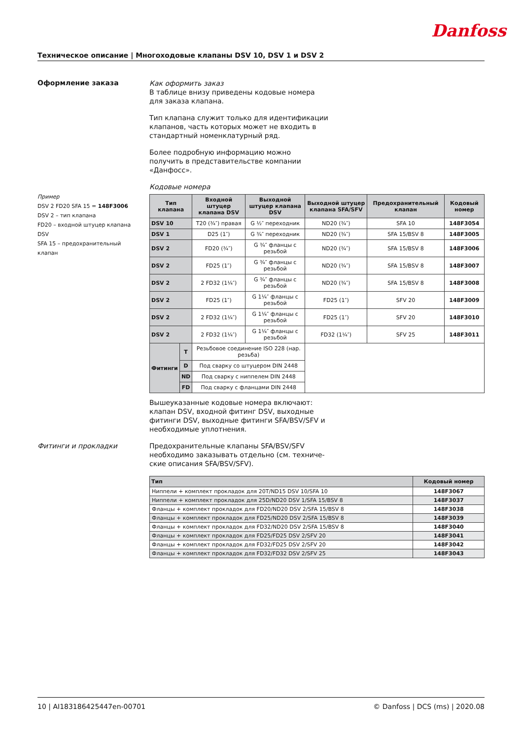Danfoss
Техническое описание | Многоходовые клапаны DSV 10, DSV 1 и DSV 2
Оформление заказа
Пример
DSV 2 FD20 SFA 15 = 148F3006
DSV 2 – тип клапана
FD20 – входной штуцер клапана DSV
SFA 15 – предохранительный клапан
Фитинги и прокладки
Как оформить заказ
В таблице внизу приведены кодовые номера
для заказа клапана.
Тип клапана служит только для идентификации
клапанов, часть которых может не входить в
стандартный номенклатурный ряд.
Более подробную информацию можно
получить в представительстве компании
«Данфосс».
Кодовые номера
| Тип клапана | | Входной штуцер клапана DSV | Выходной штуцер клапана DSV | Выходной штуцер клапана SFA/SFV | Предохранительный клапан | Кодовый номер |
| --- | --- | --- | --- | --- | --- | --- |
| DSV 10 | | T20 (¾″) правая | G ½″ переходник | ND20 (¾″) | SFA 10 | 148F3054 |
| DSV 1 | | D25 (1″) | G ¾″ переходник | ND20 (¾″) | SFA 15/BSV 8 | 148F3005 |
| DSV 2 | | FD20 (¾″) | G ¾″ фланцы с резьбой | ND20 (¾″) | SFA 15/BSV 8 | 148F3006 |
| DSV 2 | | FD25 (1″) | G ¾″ фланцы с резьбой | ND20 (¾″) | SFA 15/BSV 8 | 148F3007 |
| DSV 2 | | 2 FD32 (1¼″) | G ¾″ фланцы с резьбой | ND20 (¾″) | SFA 15/BSV 8 | 148F3008 |
| DSV 2 | | FD25 (1″) | G 1¼″ фланцы с резьбой | FD25 (1″) | SFV 20 | 148F3009 |
| DSV 2 | | 2 FD32 (1¼″) | G 1¼″ фланцы с резьбой | FD25 (1″) | SFV 20 | 148F3010 |
| DSV 2 | | 2 FD32 (1¼″) | G 1¼″ фланцы с резьбой | FD32 (1¼″) | SFV 25 | 148F3011 |
| Фитинги | T | Резьбовое соединение ISO 228 (нар. резьба) | | | | |
| | D | Под сварку со штуцером DIN 2448 | | | | |
| | ND | Под сварку с ниппелем DIN 2448 | | | | |
| | FD | Под сварку с фланцами DIN 2448 | | | | |
Вышеуказанные кодовые номера включают:
клапан DSV, входной фитинг DSV, выходные
фитинги DSV, выходные фитинги SFA/BSV/SFV и
необходимые уплотнения.
Предохранительные клапаны SFA/BSV/SFV
необходимо заказывать отдельно (см. техниче-
ские описания SFA/BSV/SFV).
| Тип | Кодовый номер |
| --- | --- |
| Ниппели + комплект прокладок для 20T/ND15 DSV 10/SFA 10 | 148F3067 |
| Ниппели + комплект прокладок для 25D/ND20 DSV 1/SFA 15/BSV 8 | 148F3037 |
| Фланцы + комплект прокладок для FD20/ND20 DSV 2/SFA 15/BSV 8 | 148F3038 |
| Фланцы + комплект прокладок для FD25/ND20 DSV 2/SFA 15/BSV 8 | 148F3039 |
| Фланцы + комплект прокладок для FD32/ND20 DSV 2/SFA 15/BSV 8 | 148F3040 |
| Фланцы + комплект прокладок для FD25/FD25 DSV 2/SFV 20 | 148F3041 |
| Фланцы + комплект прокладок для FD32/FD25 DSV 2/SFV 20 | 148F3042 |
| Фланцы + комплект прокладок для FD32/FD32 DSV 2/SFV 25 | 148F3043 |
10 | AI183186425447en-00701 © Danfoss | DCS (ms) | 2020.08